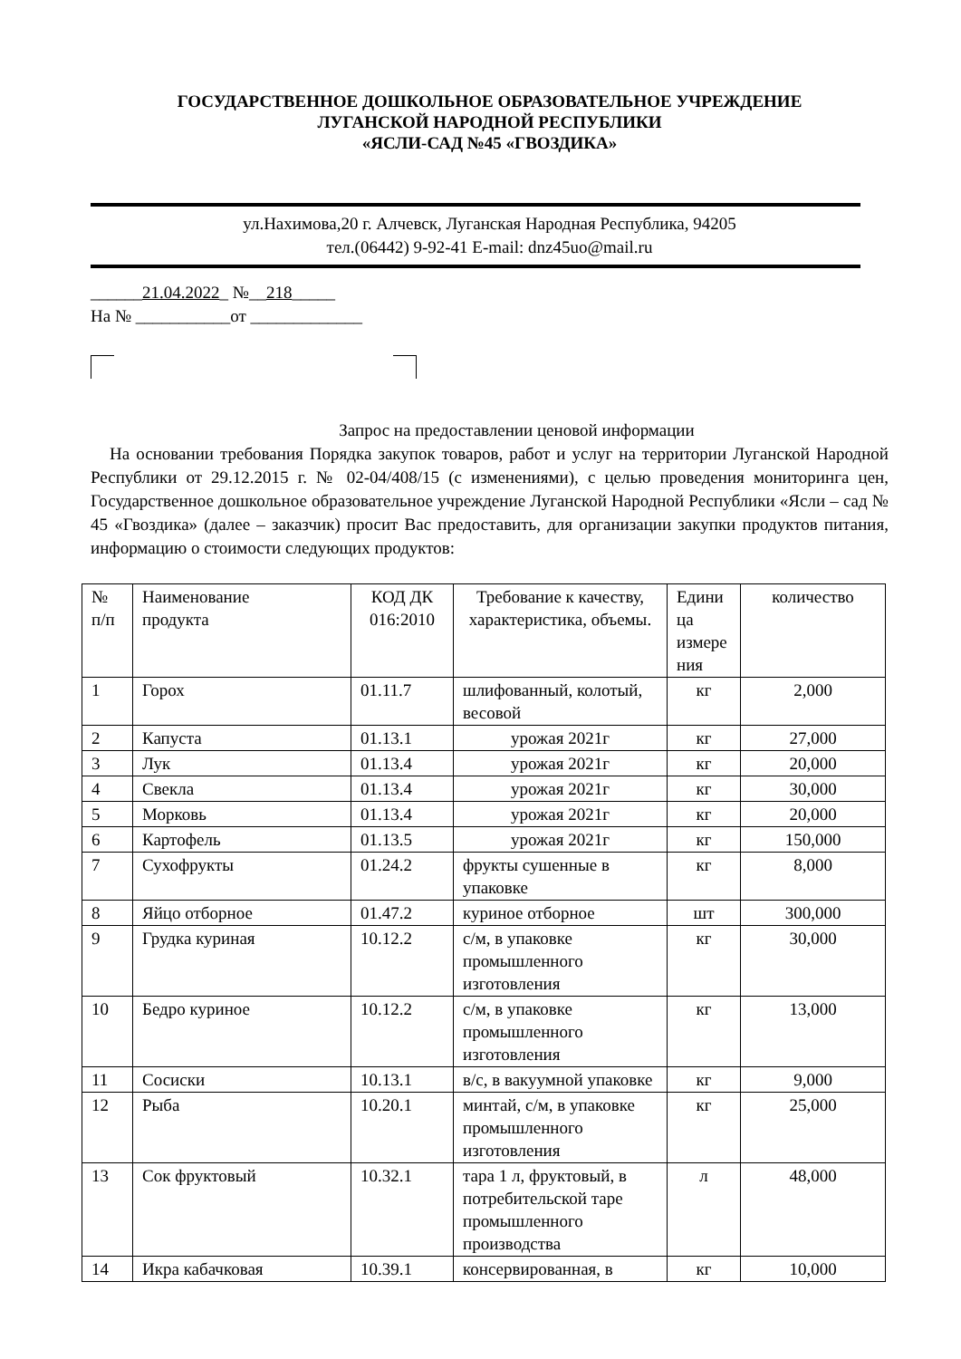ГОСУДАРСТВЕННОЕ ДОШКОЛЬНОЕ ОБРАЗОВАТЕЛЬНОЕ УЧРЕЖДЕНИЕ
ЛУГАНСКОЙ НАРОДНОЙ РЕСПУБЛИКИ
«ЯСЛИ-САД №45 «ГВОЗДИКА»
ул.Нахимова,20 г. Алчевск, Луганская Народная Республика, 94205
тел.(06442) 9-92-41 E-mail: dnz45uo@mail.ru
______21.04.2022_ №__218_____
На № ___________от _____________
Запрос на предоставлении ценовой информации
На основании требования Порядка закупок товаров, работ и услуг на территории Луганской Народной Республики от 29.12.2015 г. № 02-04/408/15 (с изменениями), с целью проведения мониторинга цен, Государственное дошкольное образовательное учреждение Луганской Народной Республики «Ясли – сад № 45 «Гвоздика» (далее – заказчик) просит Вас предоставить, для организации закупки продуктов питания, информацию о стоимости следующих продуктов:
| № п/п | Наименование продукта | КОД ДК 016:2010 | Требование к качеству, характеристика, объемы. | Едини ца измере ния | количество |
| 1 | Горох | 01.11.7 | шлифованный, колотый, весовой | кг | 2,000 |
| 2 | Капуста | 01.13.1 | урожая 2021г | кг | 27,000 |
| 3 | Лук | 01.13.4 | урожая 2021г | кг | 20,000 |
| 4 | Свекла | 01.13.4 | урожая 2021г | кг | 30,000 |
| 5 | Морковь | 01.13.4 | урожая 2021г | кг | 20,000 |
| 6 | Картофель | 01.13.5 | урожая 2021г | кг | 150,000 |
| 7 | Сухофрукты | 01.24.2 | фрукты сушенные в упаковке | кг | 8,000 |
| 8 | Яйцо отборное | 01.47.2 | куриное отборное | шт | 300,000 |
| 9 | Грудка куриная | 10.12.2 | с/м, в упаковке промышленного изготовления | кг | 30,000 |
| 10 | Бедро куриное | 10.12.2 | с/м, в упаковке промышленного изготовления | кг | 13,000 |
| 11 | Сосиски | 10.13.1 | в/с, в вакуумной упаковке | кг | 9,000 |
| 12 | Рыба | 10.20.1 | минтай, с/м, в упаковке промышленного изготовления | кг | 25,000 |
| 13 | Сок фруктовый | 10.32.1 | тара 1 л, фруктовый, в потребительской таре промышленного производства | л | 48,000 |
| 14 | Икра кабачковая | 10.39.1 | консервированная, в | кг | 10,000 |